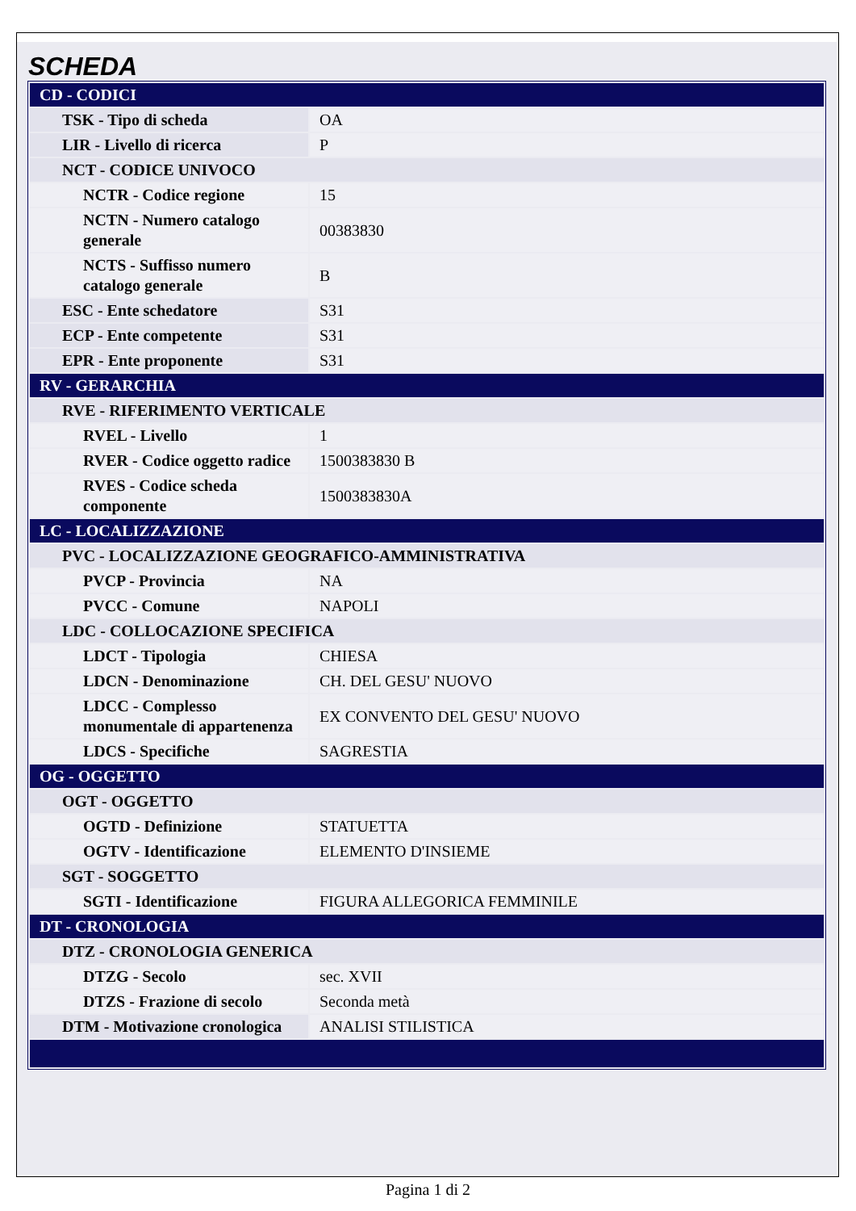SCHEDA
| CD - CODICI | |
| TSK - Tipo di scheda | OA |
| LIR - Livello di ricerca | P |
| NCT - CODICE UNIVOCO | |
| NCTR - Codice regione | 15 |
| NCTN - Numero catalogo generale | 00383830 |
| NCTS - Suffisso numero catalogo generale | B |
| ESC - Ente schedatore | S31 |
| ECP - Ente competente | S31 |
| EPR - Ente proponente | S31 |
| RV - GERARCHIA | |
| RVE - RIFERIMENTO VERTICALE | |
| RVEL - Livello | 1 |
| RVER - Codice oggetto radice | 1500383830 B |
| RVES - Codice scheda componente | 1500383830A |
| LC - LOCALIZZAZIONE | |
| PVC - LOCALIZZAZIONE GEOGRAFICO-AMMINISTRATIVA | |
| PVCP - Provincia | NA |
| PVCC - Comune | NAPOLI |
| LDC - COLLOCAZIONE SPECIFICA | |
| LDCT - Tipologia | CHIESA |
| LDCN - Denominazione | CH. DEL GESU' NUOVO |
| LDCC - Complesso monumentale di appartenenza | EX CONVENTO DEL GESU' NUOVO |
| LDCS - Specifiche | SAGRESTIA |
| OG - OGGETTO | |
| OGT - OGGETTO | |
| OGTD - Definizione | STATUETTA |
| OGTV - Identificazione | ELEMENTO D'INSIEME |
| SGT - SOGGETTO | |
| SGTI - Identificazione | FIGURA ALLEGORICA FEMMINILE |
| DT - CRONOLOGIA | |
| DTZ - CRONOLOGIA GENERICA | |
| DTZG - Secolo | sec. XVII |
| DTZS - Frazione di secolo | Seconda metà |
| DTM - Motivazione cronologica | ANALISI STILISTICA |
Pagina 1 di 2